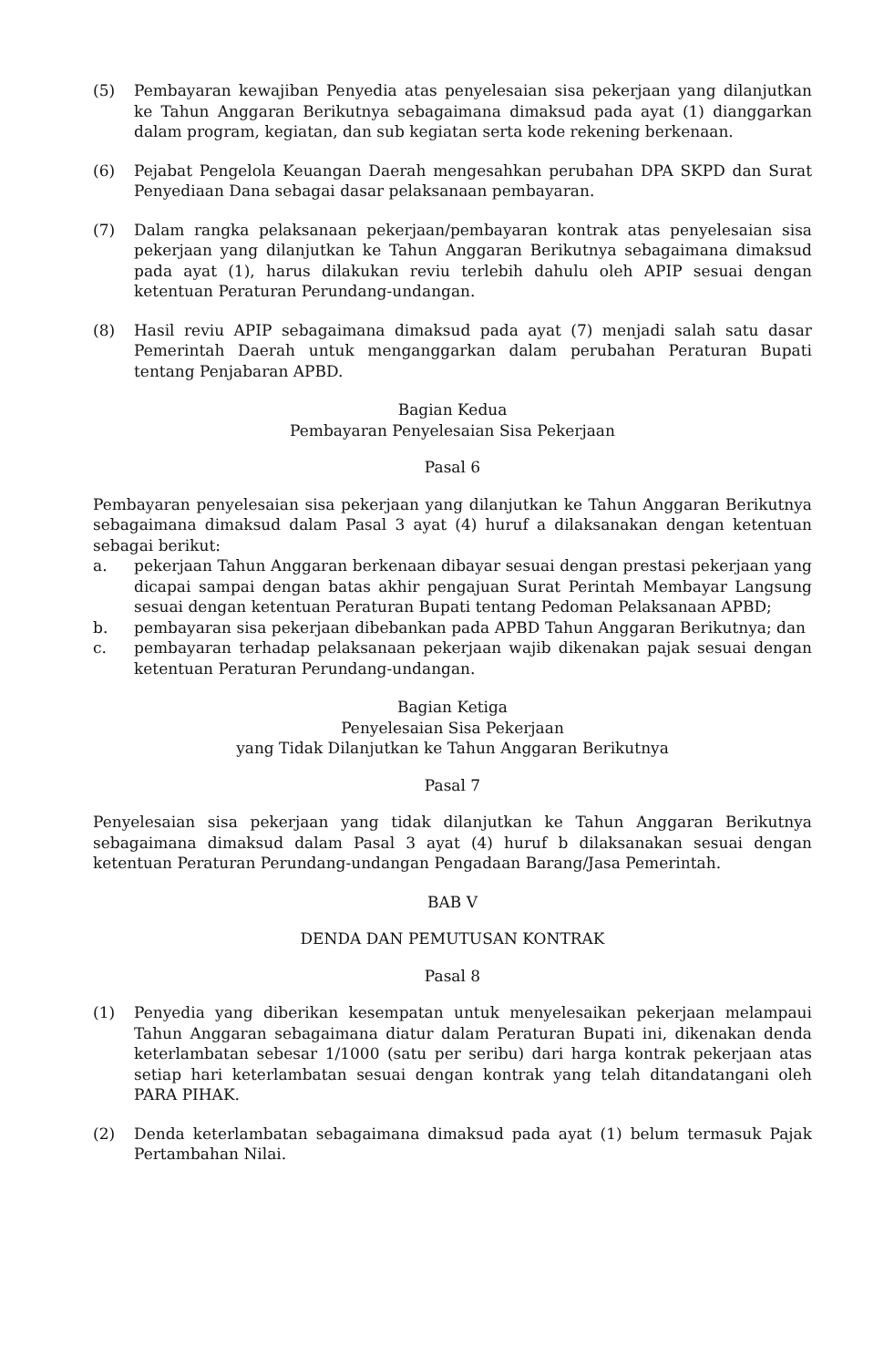(5) Pembayaran kewajiban Penyedia atas penyelesaian sisa pekerjaan yang dilanjutkan ke Tahun Anggaran Berikutnya sebagaimana dimaksud pada ayat (1) dianggarkan dalam program, kegiatan, dan sub kegiatan serta kode rekening berkenaan.
(6) Pejabat Pengelola Keuangan Daerah mengesahkan perubahan DPA SKPD dan Surat Penyediaan Dana sebagai dasar pelaksanaan pembayaran.
(7) Dalam rangka pelaksanaan pekerjaan/pembayaran kontrak atas penyelesaian sisa pekerjaan yang dilanjutkan ke Tahun Anggaran Berikutnya sebagaimana dimaksud pada ayat (1), harus dilakukan reviu terlebih dahulu oleh APIP sesuai dengan ketentuan Peraturan Perundang-undangan.
(8) Hasil reviu APIP sebagaimana dimaksud pada ayat (7) menjadi salah satu dasar Pemerintah Daerah untuk menganggarkan dalam perubahan Peraturan Bupati tentang Penjabaran APBD.
Bagian Kedua
Pembayaran Penyelesaian Sisa Pekerjaan
Pasal 6
Pembayaran penyelesaian sisa pekerjaan yang dilanjutkan ke Tahun Anggaran Berikutnya sebagaimana dimaksud dalam Pasal 3 ayat (4) huruf a dilaksanakan dengan ketentuan sebagai berikut:
a. pekerjaan Tahun Anggaran berkenaan dibayar sesuai dengan prestasi pekerjaan yang dicapai sampai dengan batas akhir pengajuan Surat Perintah Membayar Langsung sesuai dengan ketentuan Peraturan Bupati tentang Pedoman Pelaksanaan APBD;
b. pembayaran sisa pekerjaan dibebankan pada APBD Tahun Anggaran Berikutnya; dan
c. pembayaran terhadap pelaksanaan pekerjaan wajib dikenakan pajak sesuai dengan ketentuan Peraturan Perundang-undangan.
Bagian Ketiga
Penyelesaian Sisa Pekerjaan
yang Tidak Dilanjutkan ke Tahun Anggaran Berikutnya
Pasal 7
Penyelesaian sisa pekerjaan yang tidak dilanjutkan ke Tahun Anggaran Berikutnya sebagaimana dimaksud dalam Pasal 3 ayat (4) huruf b dilaksanakan sesuai dengan ketentuan Peraturan Perundang-undangan Pengadaan Barang/Jasa Pemerintah.
BAB V
DENDA DAN PEMUTUSAN KONTRAK
Pasal 8
(1) Penyedia yang diberikan kesempatan untuk menyelesaikan pekerjaan melampaui Tahun Anggaran sebagaimana diatur dalam Peraturan Bupati ini, dikenakan denda keterlambatan sebesar 1/1000 (satu per seribu) dari harga kontrak pekerjaan atas setiap hari keterlambatan sesuai dengan kontrak yang telah ditandatangani oleh PARA PIHAK.
(2) Denda keterlambatan sebagaimana dimaksud pada ayat (1) belum termasuk Pajak Pertambahan Nilai.